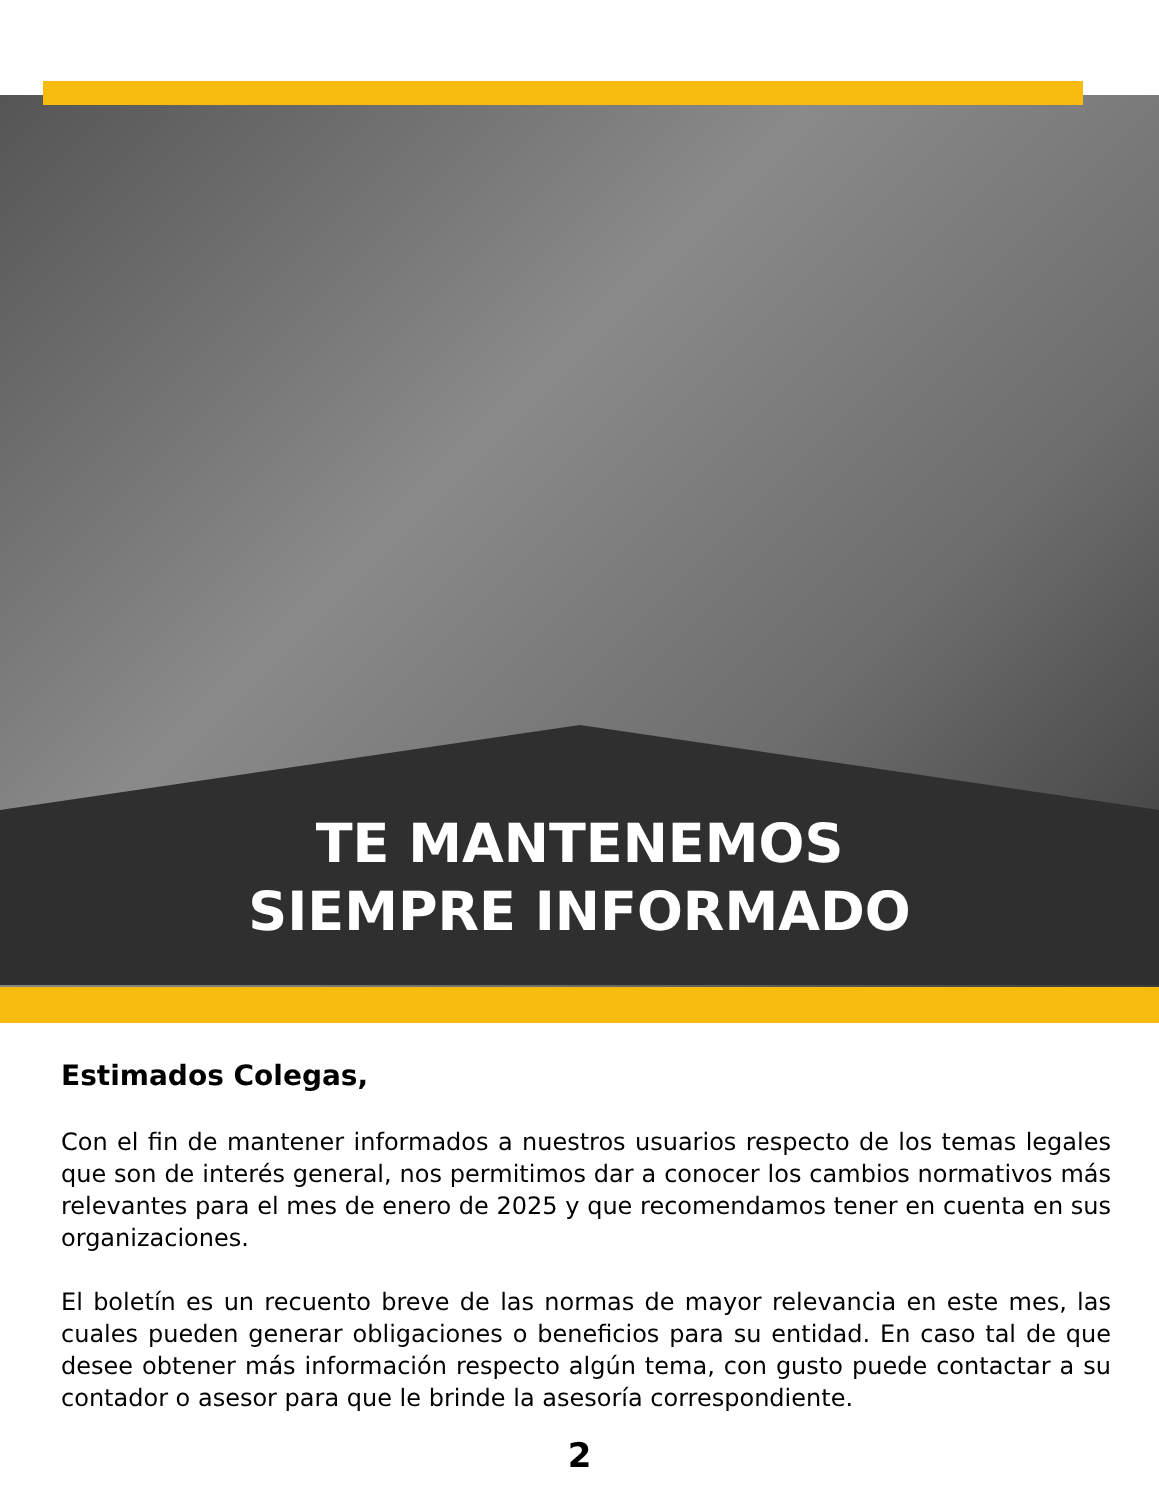TE MANTENEMOS
SIEMPRE INFORMADO
Estimados Colegas,
Con el fin de mantener informados a nuestros usuarios respecto de los temas legales que son de interés general, nos permitimos dar a conocer los cambios normativos más relevantes para el mes de enero de 2025 y que recomendamos tener en cuenta en sus organizaciones.
El boletín es un recuento breve de las normas de mayor relevancia en este mes, las cuales pueden generar obligaciones o beneficios para su entidad. En caso tal de que desee obtener más información respecto algún tema, con gusto puede contactar a su contador o asesor para que le brinde la asesoría correspondiente.
2